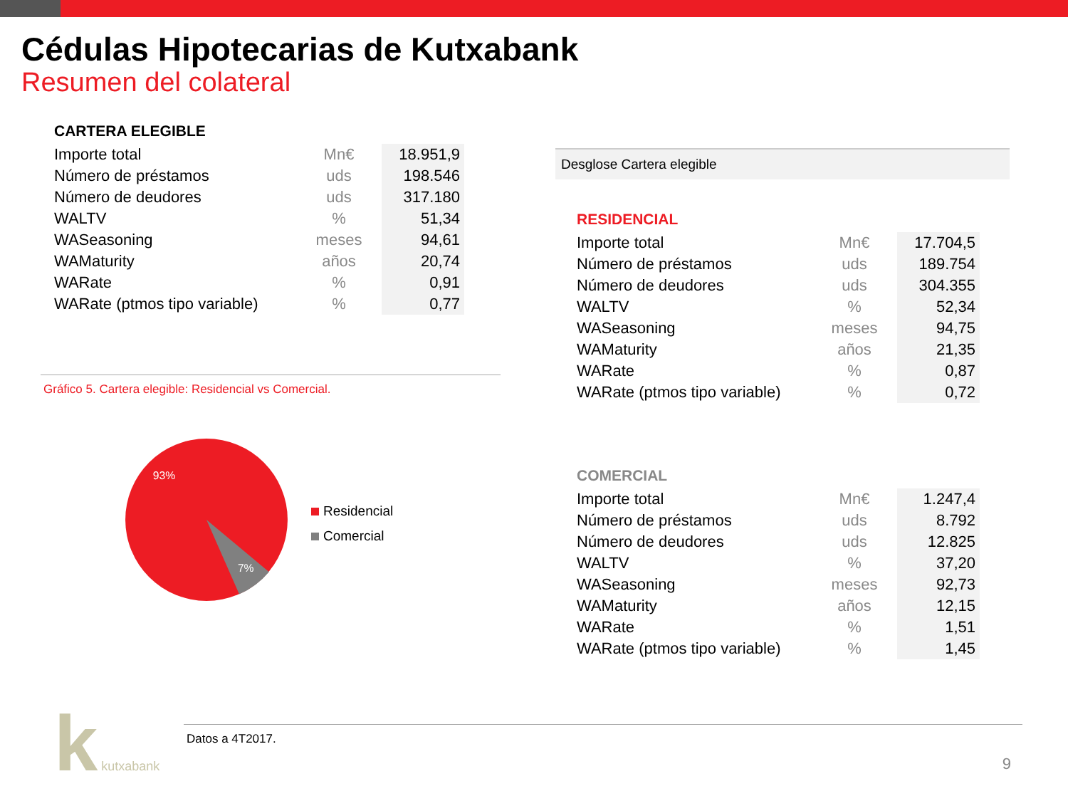Cédulas Hipotecarias de Kutxabank
Resumen del colateral
CARTERA ELEGIBLE
| Importe total | Mn€ | 18.951,9 |
| Número de préstamos | uds | 198.546 |
| Número de deudores | uds | 317.180 |
| WALTV | % | 51,34 |
| WASeasoning | meses | 94,61 |
| WAMaturity | años | 20,74 |
| WARate | % | 0,91 |
| WARate (ptmos tipo variable) | % | 0,77 |
Gráfico 5. Cartera elegible: Residencial vs Comercial.
93%
7%
Residencial
Comercial
Desglose Cartera elegible
RESIDENCIAL
| Importe total | Mn€ | 17.704,5 |
| Número de préstamos | uds | 189.754 |
| Número de deudores | uds | 304.355 |
| WALTV | % | 52,34 |
| WASeasoning | meses | 94,75 |
| WAMaturity | años | 21,35 |
| WARate | % | 0,87 |
| WARate (ptmos tipo variable) | % | 0,72 |
COMERCIAL
| Importe total | Mn€ | 1.247,4 |
| Número de préstamos | uds | 8.792 |
| Número de deudores | uds | 12.825 |
| WALTV | % | 37,20 |
| WASeasoning | meses | 92,73 |
| WAMaturity | años | 12,15 |
| WARate | % | 1,51 |
| WARate (ptmos tipo variable) | % | 1,45 |
k kutxabank
Datos a 4T2017.
9